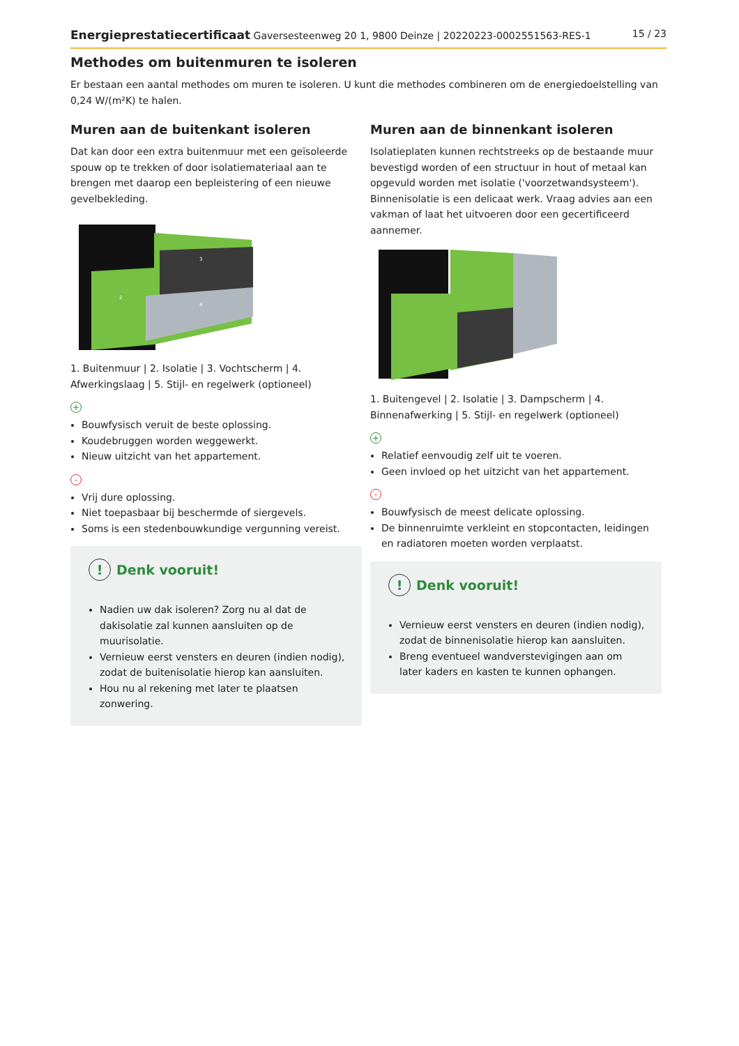Energieprestatiecertificaat Gaversesteenweg 20 1, 9800 Deinze | 20220223-0002551563-RES-1 15 / 23
Methodes om buitenmuren te isoleren
Er bestaan een aantal methodes om muren te isoleren. U kunt die methodes combineren om de energiedoelstelling van 0,24 W/(m²K) te halen.
Muren aan de buitenkant isoleren
Dat kan door een extra buitenmuur met een geïsoleerde spouw op te trekken of door isolatiemateriaal aan te brengen met daarop een bepleistering of een nieuwe gevelbekleding.
2
3
4
1. Buitenmuur | 2. Isolatie | 3. Vochtscherm | 4. Afwerkingslaag | 5. Stijl- en regelwerk (optioneel)
+
Bouwfysisch veruit de beste oplossing.
Koudebruggen worden weggewerkt.
Nieuw uitzicht van het appartement.
-
Vrij dure oplossing.
Niet toepasbaar bij beschermde of siergevels.
Soms is een stedenbouwkundige vergunning vereist.
! Denk vooruit!
Nadien uw dak isoleren? Zorg nu al dat de dakisolatie zal kunnen aansluiten op de muurisolatie.
Vernieuw eerst vensters en deuren (indien nodig), zodat de buitenisolatie hierop kan aansluiten.
Hou nu al rekening met later te plaatsen zonwering.
Muren aan de binnenkant isoleren
Isolatieplaten kunnen rechtstreeks op de bestaande muur bevestigd worden of een structuur in hout of metaal kan opgevuld worden met isolatie ('voorzetwandsysteem'). Binnenisolatie is een delicaat werk. Vraag advies aan een vakman of laat het uitvoeren door een gecertificeerd aannemer.
1. Buitengevel | 2. Isolatie | 3. Dampscherm | 4. Binnenafwerking | 5. Stijl- en regelwerk (optioneel)
+
Relatief eenvoudig zelf uit te voeren.
Geen invloed op het uitzicht van het appartement.
-
Bouwfysisch de meest delicate oplossing.
De binnenruimte verkleint en stopcontacten, leidingen en radiatoren moeten worden verplaatst.
! Denk vooruit!
Vernieuw eerst vensters en deuren (indien nodig), zodat de binnenisolatie hierop kan aansluiten.
Breng eventueel wandverstevigingen aan om later kaders en kasten te kunnen ophangen.